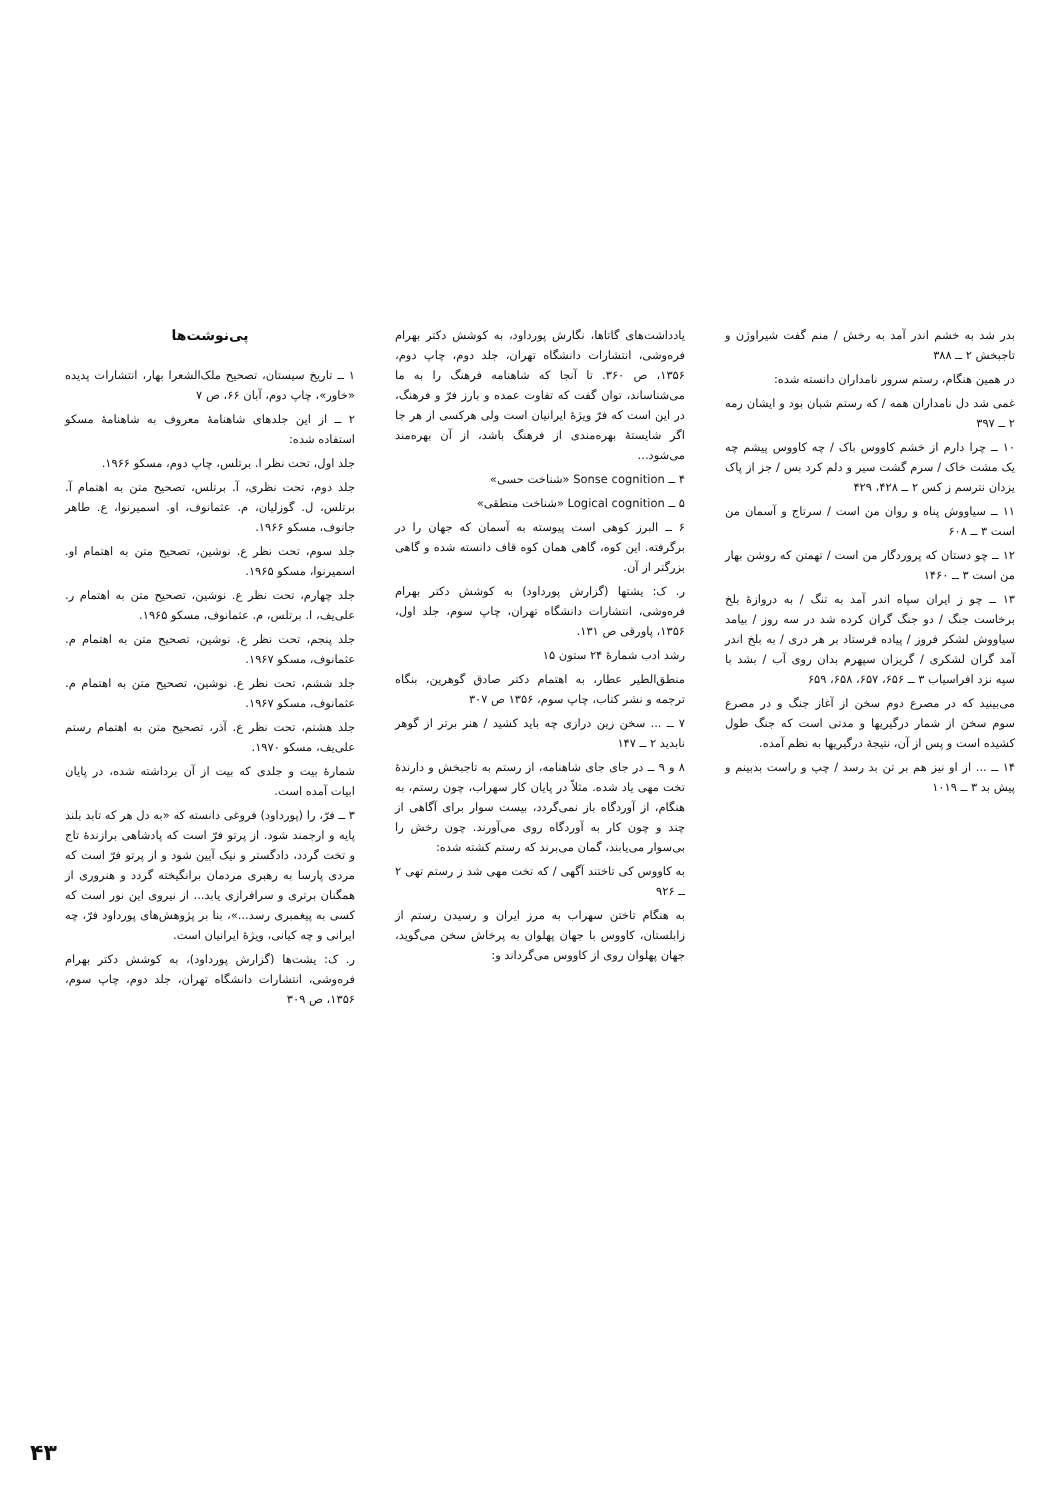پی‌نوشت‌ها
۱ ــ تاریخ سیستان، تصحیح ملک‌الشعرا بهار، انتشارات پدیده «خاور»، چاپ دوم، آبان ۶۶، ص ۷
۲ ــ از این جلدهای شاهنامهٔ معروف به شاهنامهٔ مسکو استفاده شده:
جلد اول، تحت نظر ا. برتلس، چاپ دوم، مسکو ۱۹۶۶.
جلد دوم، تحت نظری، آ. برتلس، تصحیح متن به اهتمام آ. برتلس، ل. گوزلیان، م. عثمانوف، او. اسمیرنوا، ع. طاهر جانوف، مسکو ۱۹۶۶.
جلد سوم، تحت نظر ع. نوشین، تصحیح متن به اهتمام او. اسمیرنوا، مسکو ۱۹۶۵.
جلد چهارم، تحت نظر ع. نوشین، تصحیح متن به اهتمام ر. علی‌یف، ا. برتلس، م. عثمانوف، مسکو ۱۹۶۵.
جلد پنجم، تحت نظر ع. نوشین، تصحیح متن به اهتمام م. عثمانوف، مسکو ۱۹۶۷.
جلد ششم، تحت نظر ع. نوشین، تصحیح متن به اهتمام م. عثمانوف، مسکو ۱۹۶۷.
جلد هشتم، تحت نظر ع. آذر، تصحیح متن به اهتمام رستم علی‌یف، مسکو ۱۹۷۰.
شمارهٔ بیت و جلدی که بیت از آن برداشته شده، در پایان ابیات آمده است.
۳ ــ فرّ، را (پورداود) فروغی دانسته که «به دل هر که تابد بلند پایه و ارجمند شود. از پرتو فرّ است که پادشاهی برازندهٔ تاج و تخت گردد، دادگستر و نیک آیین شود و از پرتو فرّ است که مردی پارسا به رهبری مردمان برانگیخته گردد و هنروری از همگنان برتری و سرافرازی یابد... از نیروی این نور است که کسی به پیغمبری رسد...»، بنا بر پژوهش‌های پورداود فرّ، چه ایرانی و چه کیانی، ویژهٔ ایرانیان است.
ر. ک: یشت‌ها (گزارش پورداود)، به کوشش دکتر بهرام فره‌وشی، انتشارات دانشگاه تهران، جلد دوم، چاپ سوم، ۱۳۵۶، ص ۳۰۹
یادداشت‌های گاتاها، نگارش پورداود، به کوشش دکتر بهرام فره‌وشی، انتشارات دانشگاه تهران، جلد دوم، چاپ دوم، ۱۳۵۶، ص ۳۶۰. تا آنجا که شاهنامه فرهنگ را به ما می‌شناساند، توان گفت که تفاوت عمده و بارز فرّ و فرهنگ، در این است که فرّ ویژهٔ ایرانیان است ولی هرکسی از هر جا اگر شایستهٔ بهره‌مندی از فرهنگ باشد، از آن بهره‌مند می‌شود...
۴ ــ Sonse cognition «شناخت حسی»
۵ ــ Logical cognition «شناخت منطقی»
۶ ــ البرز کوهی است پیوسته به آسمان که جهان را در برگرفته. این کوه، گاهی همان کوه قاف دانسته شده و گاهی بزرگتر از آن.
ر. ک: یشتها (گزارش پورداود) به کوشش دکتر بهرام فره‌وشی، انتشارات دانشگاه تهران، چاپ سوم، جلد اول، ۱۳۵۶، پاورقی ص ۱۳۱.
رشد ادب شمارهٔ ۲۴ ستون ۱۵
منطق‌الطیر عطار، به اهتمام دکتر صادق گوهرین، بنگاه ترجمه و نشر کتاب، چاپ سوم، ۱۳۵۶ ص ۳۰۷
۷ ــ ... سخن زین درازی چه باید کشید / هنر برتر از گوهر نابدید ۲ ــ ۱۴۷
۸ و ۹ ــ در جای جای شاهنامه، از رستم به تاجبخش و دارندهٔ تخت مهی یاد شده. مثلاً در پایان کار سهراب، چون رستم، به هنگام، از آوردگاه باز نمی‌گردد، بیست سوار برای آگاهی از چند و چون کار به آوردگاه روی می‌آورند. چون رخش را بی‌سوار می‌یابند، گمان می‌برند که رستم کشته شده:
به کاووس کی تاختند آگهی / که تخت مهی شد ز رستم تهی ۲ ــ ۹۲۶
به هنگام تاختن سهراب به مرز ایران و رسیدن رستم از زابلستان، کاووس با جهان پهلوان به پرخاش سخن می‌گوید، جهان پهلوان روی از کاووس می‌گرداند و:
بدر شد به خشم اندر آمد به رخش / منم گفت شیراوژن و تاجبخش ۲ ــ ۳۸۸
در همین هنگام، رستم سرور نامداران دانسته شده:
غمی شد دل نامداران همه / که رستم شبان بود و ایشان رمه ۲ ــ ۳۹۷
۱۰ ــ چرا دارم از خشم کاووس باک / چه کاووس پیشم چه یک مشت خاک / سرم گشت سیر و دلم کرد بس / جز از پاک یزدان نترسم ز کس ۲ ــ ۴۲۸، ۴۲۹
۱۱ ــ سیاووش پناه و روان من است / سرتاج و آسمان من است ۳ ــ ۶۰۸
۱۲ ــ چو دستان که پروردگار من است / تهمتن که روشن بهار من است ۳ ــ ۱۴۶۰
۱۳ ــ چو ز ایران سپاه اندر آمد به تنگ / به دروازهٔ بلخ برخاست جنگ / دو جنگ گران کرده شد در سه روز / بیامد سیاووش لشکر فروز / پیاده فرستاد بر هر دری / به بلخ اندر آمد گران لشکری / گریزان سپهرم بدان روی آب / بشد با سپه نزد افراسیاب ۳ ــ ۶۵۶، ۶۵۷، ۶۵۸، ۶۵۹
می‌بینید که در مصرع دوم سخن از آغاز جنگ و در مصرع سوم سخن از شمار درگیریها و مدتی است که جنگ طول کشیده است و پس از آن، نتیجهٔ درگیریها به نظم آمده.
۱۴ ــ ... از او نیز هم بر تن بد رسد / چپ و راست بدبینم و پیش بد ۳ ــ ۱۰۱۹
۴۳